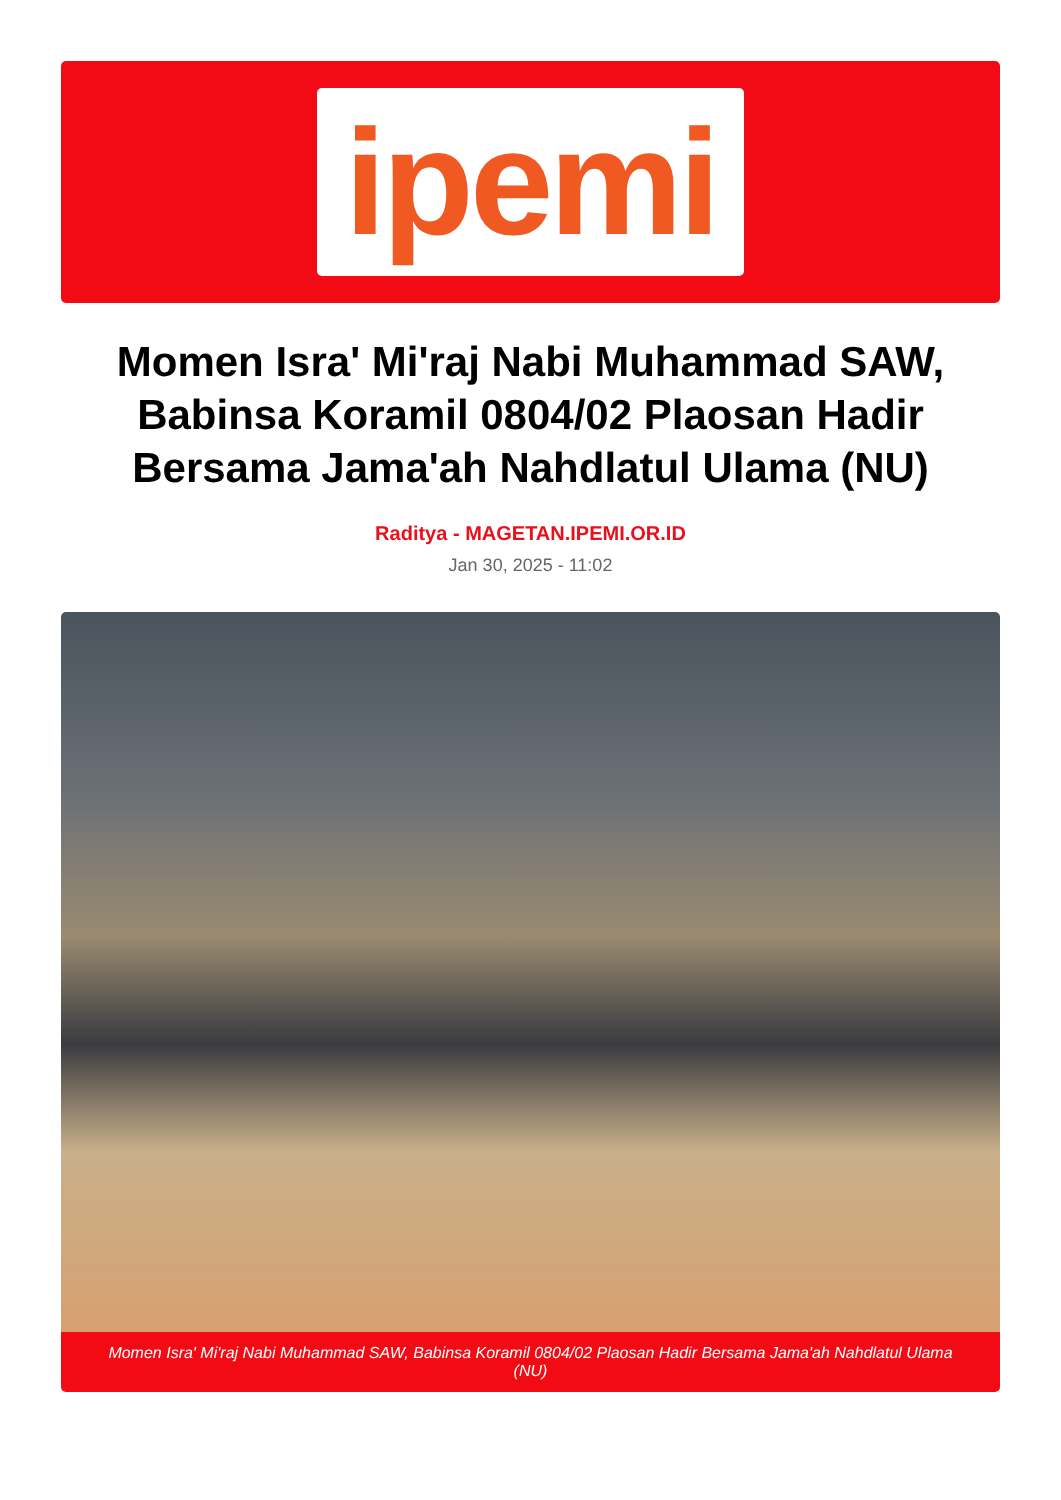ipemi
Momen Isra' Mi'raj Nabi Muhammad SAW, Babinsa Koramil 0804/02 Plaosan Hadir Bersama Jama'ah Nahdlatul Ulama (NU)
Raditya - MAGETAN.IPEMI.OR.ID
Jan 30, 2025 - 11:02
Momen Isra' Mi'raj Nabi Muhammad SAW, Babinsa Koramil 0804/02 Plaosan Hadir Bersama Jama'ah Nahdlatul Ulama (NU)